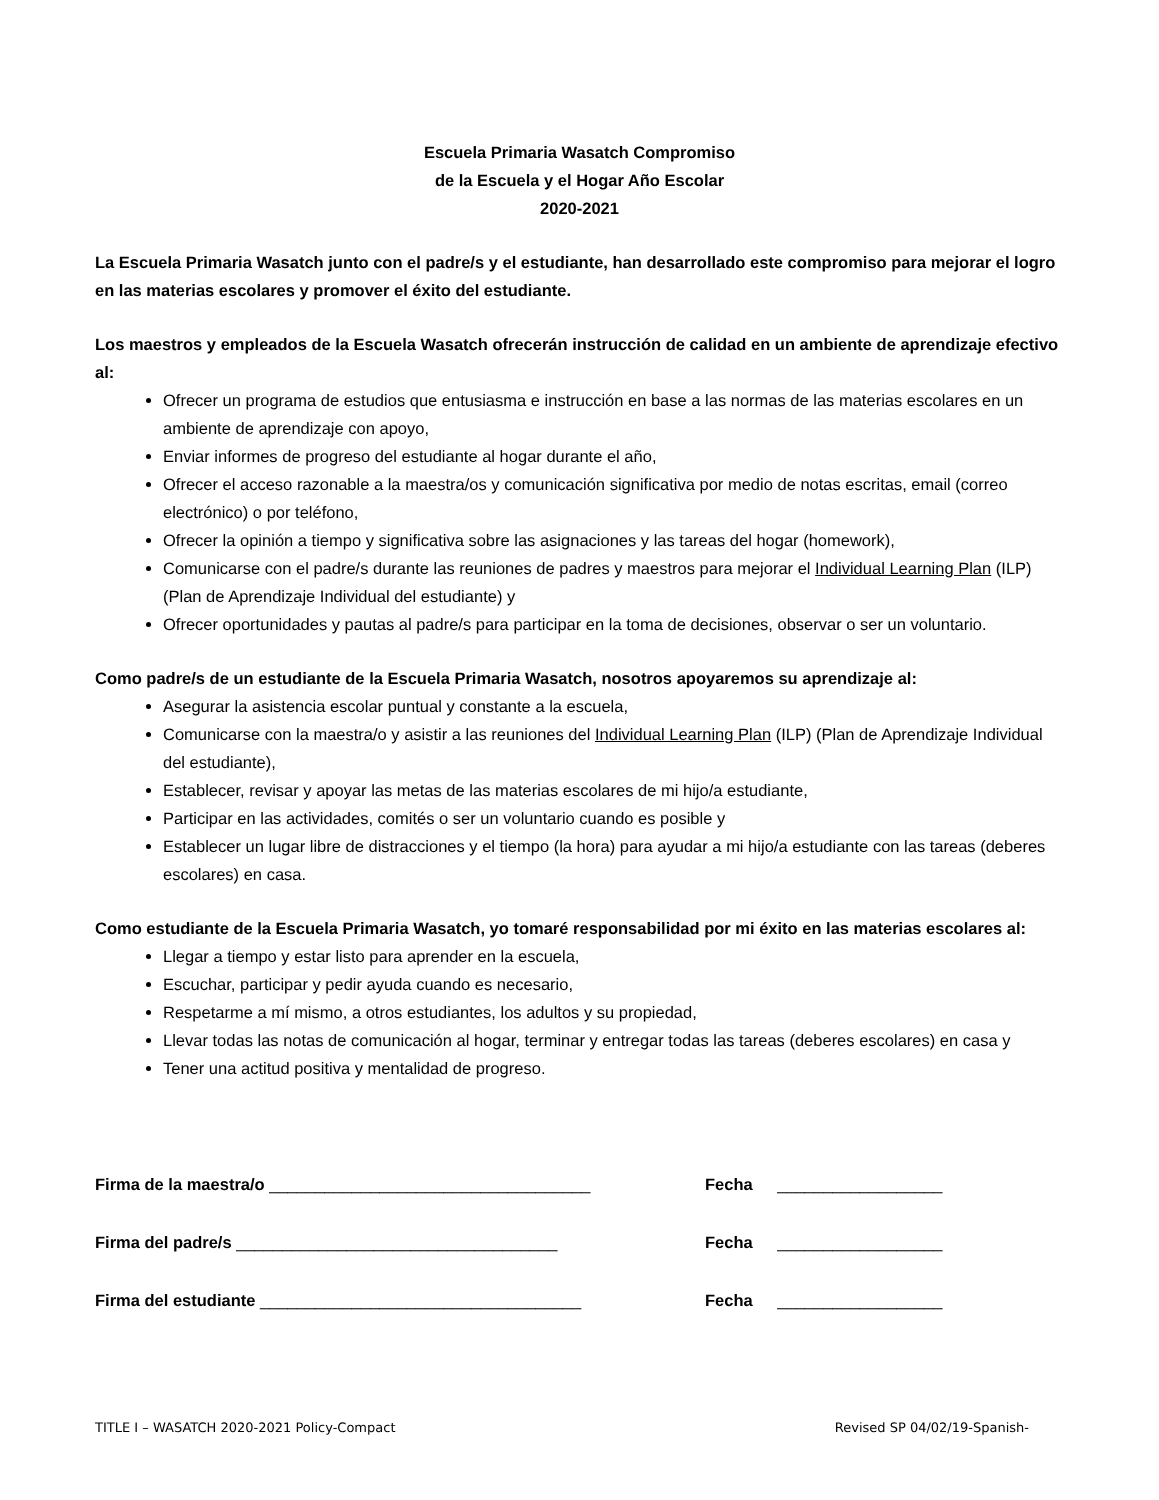Escuela Primaria Wasatch Compromiso
de la Escuela y el Hogar Año Escolar
2020-2021
La Escuela Primaria Wasatch junto con el padre/s y el estudiante, han desarrollado este compromiso para mejorar el logro en las materias escolares y promover el éxito del estudiante.
Los maestros y empleados de la Escuela Wasatch ofrecerán instrucción de calidad en un ambiente de aprendizaje efectivo al:
Ofrecer un programa de estudios que entusiasma e instrucción en base a las normas de las materias escolares en un ambiente de aprendizaje con apoyo,
Enviar informes de progreso del estudiante al hogar durante el año,
Ofrecer el acceso razonable a la maestra/os y comunicación significativa por medio de notas escritas, email (correo electrónico) o por teléfono,
Ofrecer la opinión a tiempo y significativa sobre las asignaciones y las tareas del hogar (homework),
Comunicarse con el padre/s durante las reuniones de padres y maestros para mejorar el Individual Learning Plan (ILP) (Plan de Aprendizaje Individual del estudiante) y
Ofrecer oportunidades y pautas al padre/s para participar en la toma de decisiones, observar o ser un voluntario.
Como padre/s de un estudiante de la Escuela Primaria Wasatch, nosotros apoyaremos su aprendizaje al:
Asegurar la asistencia escolar puntual y constante a la escuela,
Comunicarse con la maestra/o y asistir a las reuniones del Individual Learning Plan (ILP) (Plan de Aprendizaje Individual del estudiante),
Establecer, revisar y apoyar las metas de las materias escolares de mi hijo/a estudiante,
Participar en las actividades, comités o ser un voluntario cuando es posible y
Establecer un lugar libre de distracciones y el tiempo (la hora) para ayudar a mi hijo/a estudiante con las tareas (deberes escolares) en casa.
Como estudiante de la Escuela Primaria Wasatch, yo tomaré responsabilidad por mi éxito en las materias escolares al:
Llegar a tiempo y estar listo para aprender en la escuela,
Escuchar, participar y pedir ayuda cuando es necesario,
Respetarme a mí mismo, a otros estudiantes, los adultos y su propiedad,
Llevar todas las notas de comunicación al hogar, terminar y entregar todas las tareas (deberes escolares) en casa y
Tener una actitud positiva y mentalidad de progreso.
Firma de la maestra/o ___________________________________ Fecha __________________
Firma del padre/s ___________________________________ Fecha __________________
Firma del estudiante ___________________________________ Fecha __________________
TITLE I – WASATCH 2020-2021 Policy-Compact Revised SP 04/02/19-Spanish-